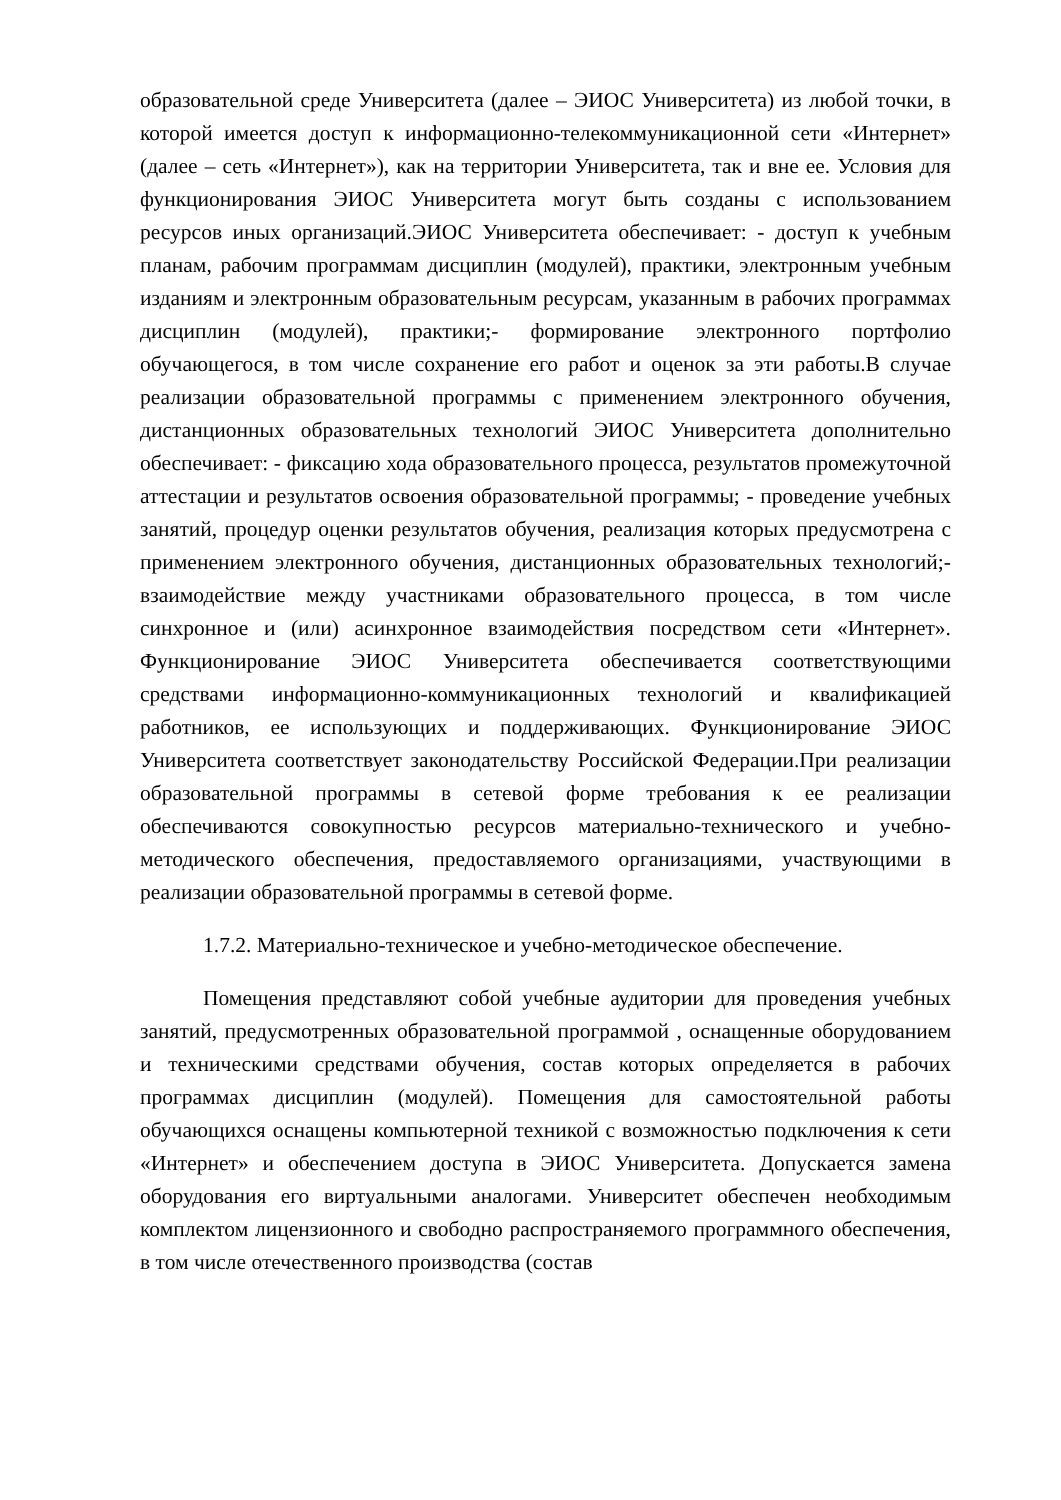образовательной среде Университета (далее – ЭИОС Университета) из любой точки, в которой имеется доступ к информационно-телекоммуникационной сети «Интернет» (далее – сеть «Интернет»), как на территории Университета, так и вне ее. Условия для функционирования ЭИОС Университета могут быть созданы с использованием ресурсов иных организаций.ЭИОС Университета обеспечивает: - доступ к учебным планам, рабочим программам дисциплин (модулей), практики, электронным учебным изданиям и электронным образовательным ресурсам, указанным в рабочих программах дисциплин (модулей), практики;- формирование электронного портфолио обучающегося, в том числе сохранение его работ и оценок за эти работы.В случае реализации образовательной программы с применением электронного обучения, дистанционных образовательных технологий ЭИОС Университета дополнительно обеспечивает: - фиксацию хода образовательного процесса, результатов промежуточной аттестации и результатов освоения образовательной программы; - проведение учебных занятий, процедур оценки результатов обучения, реализация которых предусмотрена с применением электронного обучения, дистанционных образовательных технологий;- взаимодействие между участниками образовательного процесса, в том числе синхронное и (или) асинхронное взаимодействия посредством сети «Интернет». Функционирование ЭИОС Университета обеспечивается соответствующими средствами информационно-коммуникационных технологий и квалификацией работников, ее использующих и поддерживающих. Функционирование ЭИОС Университета соответствует законодательству Российской Федерации.При реализации образовательной программы в сетевой форме требования к ее реализации обеспечиваются совокупностью ресурсов материально-технического и учебно-методического обеспечения, предоставляемого организациями, участвующими в реализации образовательной программы в сетевой форме.
1.7.2. Материально-техническое и учебно-методическое обеспечение.
Помещения представляют собой учебные аудитории для проведения учебных занятий, предусмотренных образовательной программой , оснащенные оборудованием и техническими средствами обучения, состав которых определяется в рабочих программах дисциплин (модулей). Помещения для самостоятельной работы обучающихся оснащены компьютерной техникой с возможностью подключения к сети «Интернет» и обеспечением доступа в ЭИОС Университета. Допускается замена оборудования его виртуальными аналогами. Университет обеспечен необходимым комплектом лицензионного и свободно распространяемого программного обеспечения, в том числе отечественного производства (состав